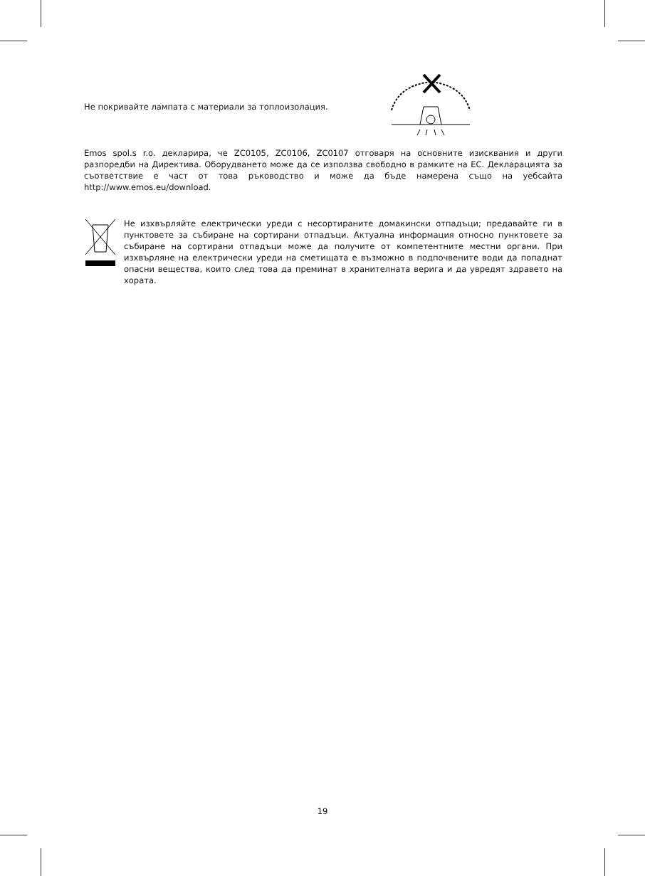Не покривайте лампата с материали за топлоизолация.
Emos spol.s r.o. декларира, че ZC0105, ZC0106, ZC0107 отговаря на основните изисквания и други разпоредби на Директива. Оборудването може да се използва свободно в рамките на ЕС. Декларацията за съответствие е част от това ръководство и може да бъде намерена също на уебсайта http://www.emos.eu/download.
Не изхвърляйте електрически уреди с несортираните домакински отпадъци; предавайте ги в пунктовете за събиране на сортирани отпадъци. Актуална информация относно пунктовете за събиране на сортирани отпадъци може да получите от компетентните местни органи. При изхвърляне на електрически уреди на сметищата е възможно в подпочвените води да попаднат опасни вещества, които след това да преминат в хранителната верига и да увредят здравето на хората.
19